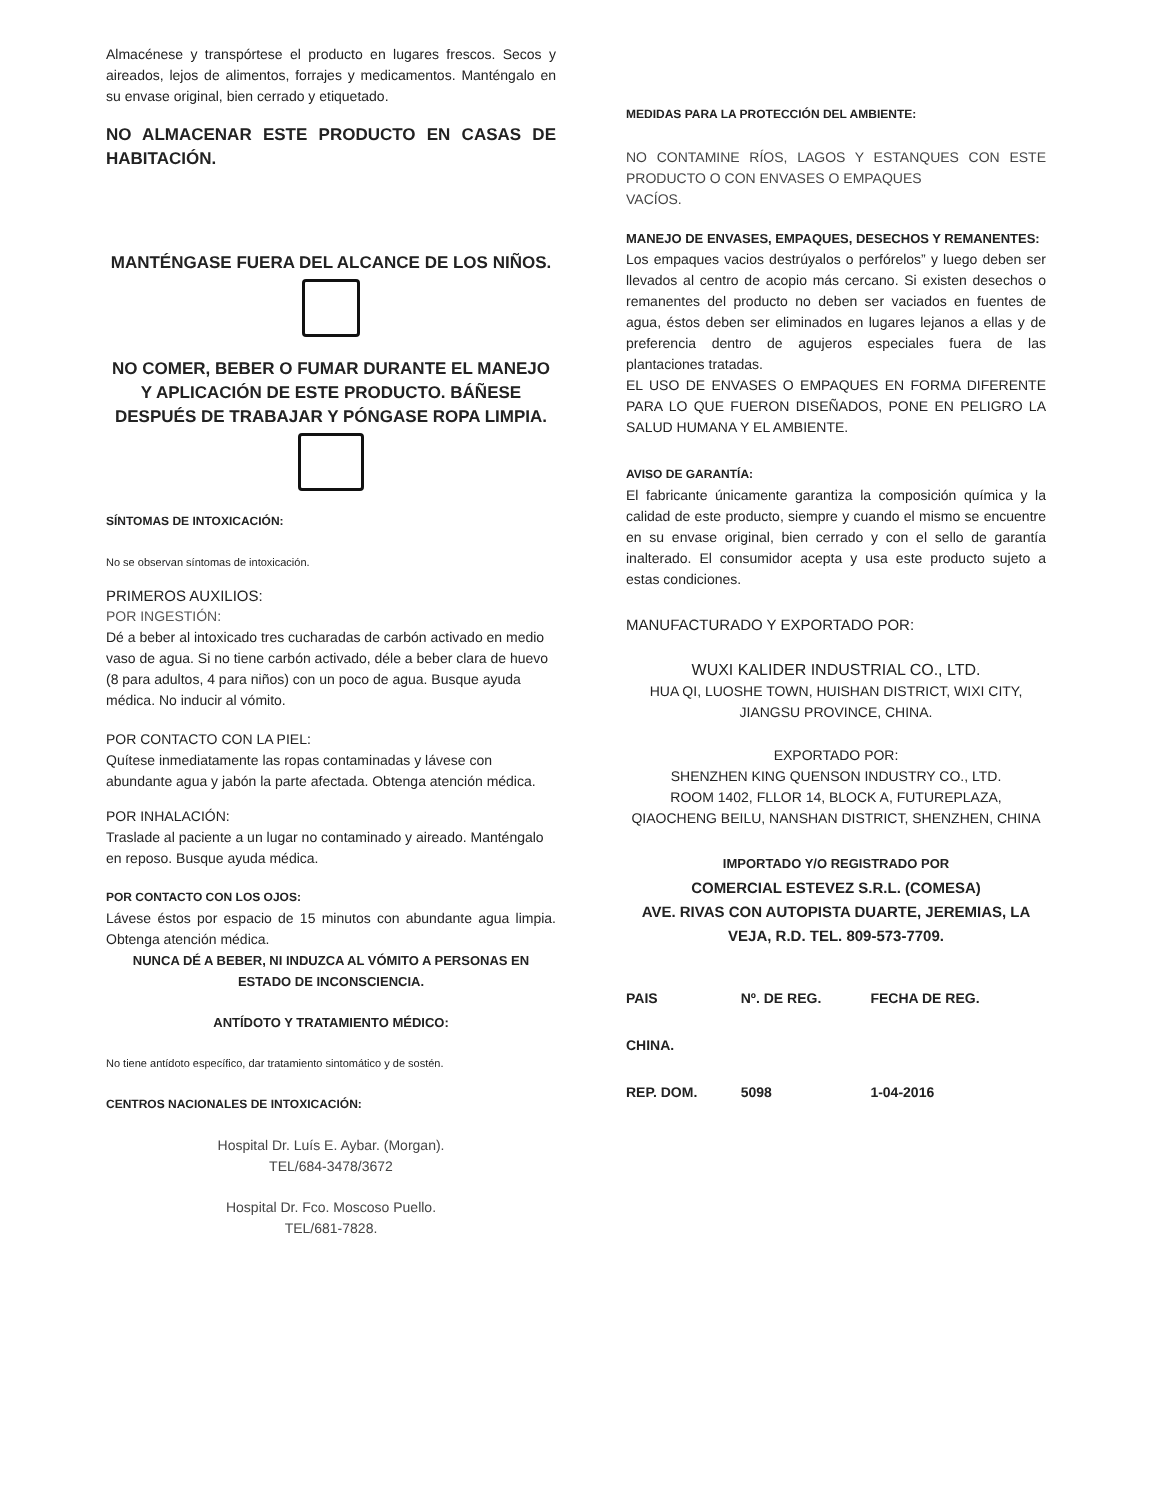Almacénese y transpórtese el producto en lugares frescos. Secos y aireados, lejos de alimentos, forrajes y medicamentos. Manténgalo en su envase original, bien cerrado y etiquetado.
NO ALMACENAR ESTE PRODUCTO EN CASAS DE HABITACIÓN.
MANTÉNGASE FUERA DEL ALCANCE DE LOS NIÑOS.
NO COMER, BEBER O FUMAR DURANTE EL MANEJO Y APLICACIÓN DE ESTE PRODUCTO. BÁÑESE DESPUÉS DE TRABAJAR Y PÓNGASE ROPA LIMPIA.
SÍNTOMAS DE INTOXICACIÓN:
No se observan síntomas de intoxicación.
PRIMEROS AUXILIOS:
POR INGESTIÓN:
Dé a beber al intoxicado tres cucharadas de carbón activado en medio vaso de agua. Si no tiene carbón activado, déle a beber clara de huevo (8 para adultos, 4 para niños) con un poco de agua. Busque ayuda médica. No inducir al vómito.
POR CONTACTO CON LA PIEL:
Quítese inmediatamente las ropas contaminadas y lávese con abundante agua y jabón la parte afectada. Obtenga atención médica.
POR INHALACIÓN:
Traslade al paciente a un lugar no contaminado y aireado. Manténgalo en reposo. Busque ayuda médica.
POR CONTACTO CON LOS OJOS:
Lávese éstos por espacio de 15 minutos con abundante agua limpia. Obtenga atención médica.
NUNCA DÉ A BEBER, NI INDUZCA AL VÓMITO A PERSONAS EN ESTADO DE INCONSCIENCIA.
ANTÍDOTO Y TRATAMIENTO MÉDICO:
No tiene antídoto específico, dar tratamiento sintomático y de sostén.
CENTROS NACIONALES DE INTOXICACIÓN:
Hospital Dr. Luís E. Aybar. (Morgan).
TEL/684-3478/3672
Hospital Dr. Fco. Moscoso Puello.
TEL/681-7828.
MEDIDAS PARA LA PROTECCIÓN DEL AMBIENTE:
NO CONTAMINE RÍOS, LAGOS Y ESTANQUES CON ESTE PRODUCTO O CON ENVASES O EMPAQUES
VACÍOS.
MANEJO DE ENVASES, EMPAQUES, DESECHOS Y REMANENTES:
Los empaques vacios destrúyalos o perfórelos” y luego deben ser llevados al centro de acopio más cercano. Si existen desechos o remanentes del producto no deben ser vaciados en fuentes de agua, éstos deben ser eliminados en lugares lejanos a ellas y de preferencia dentro de agujeros especiales fuera de las plantaciones tratadas.
EL USO DE ENVASES O EMPAQUES EN FORMA DIFERENTE PARA LO QUE FUERON DISEÑADOS, PONE EN PELIGRO LA SALUD HUMANA Y EL AMBIENTE.
AVISO DE GARANTÍA:
El fabricante únicamente garantiza la composición química y la calidad de este producto, siempre y cuando el mismo se encuentre en su envase original, bien cerrado y con el sello de garantía inalterado. El consumidor acepta y usa este producto sujeto a estas condiciones.
MANUFACTURADO Y EXPORTADO POR:
WUXI KALIDER INDUSTRIAL CO., LTD.
HUA QI, LUOSHE TOWN, HUISHAN DISTRICT, WIXI CITY,
JIANGSU PROVINCE, CHINA.
EXPORTADO POR:
SHENZHEN KING QUENSON INDUSTRY CO., LTD.
ROOM 1402, FLLOR 14, BLOCK A, FUTUREPLAZA,
QIAOCHENG BEILU, NANSHAN DISTRICT, SHENZHEN, CHINA
IMPORTADO Y/O REGISTRADO POR
COMERCIAL ESTEVEZ S.R.L. (COMESA)
AVE. RIVAS CON AUTOPISTA DUARTE, JEREMIAS, LA VEJA, R.D. TEL. 809-573-7709.
| PAIS | Nº. DE REG. | FECHA DE REG. |
| CHINA. | | |
| REP. DOM. | 5098 | 1-04-2016 |